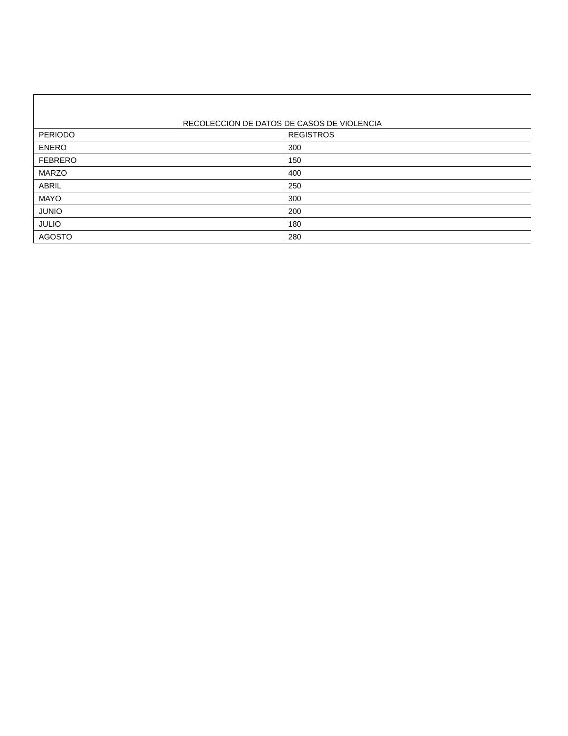| RECOLECCION DE DATOS DE CASOS DE VIOLENCIA | |
| --- | --- |
| PERIODO | REGISTROS |
| ENERO | 300 |
| FEBRERO | 150 |
| MARZO | 400 |
| ABRIL | 250 |
| MAYO | 300 |
| JUNIO | 200 |
| JULIO | 180 |
| AGOSTO | 280 |